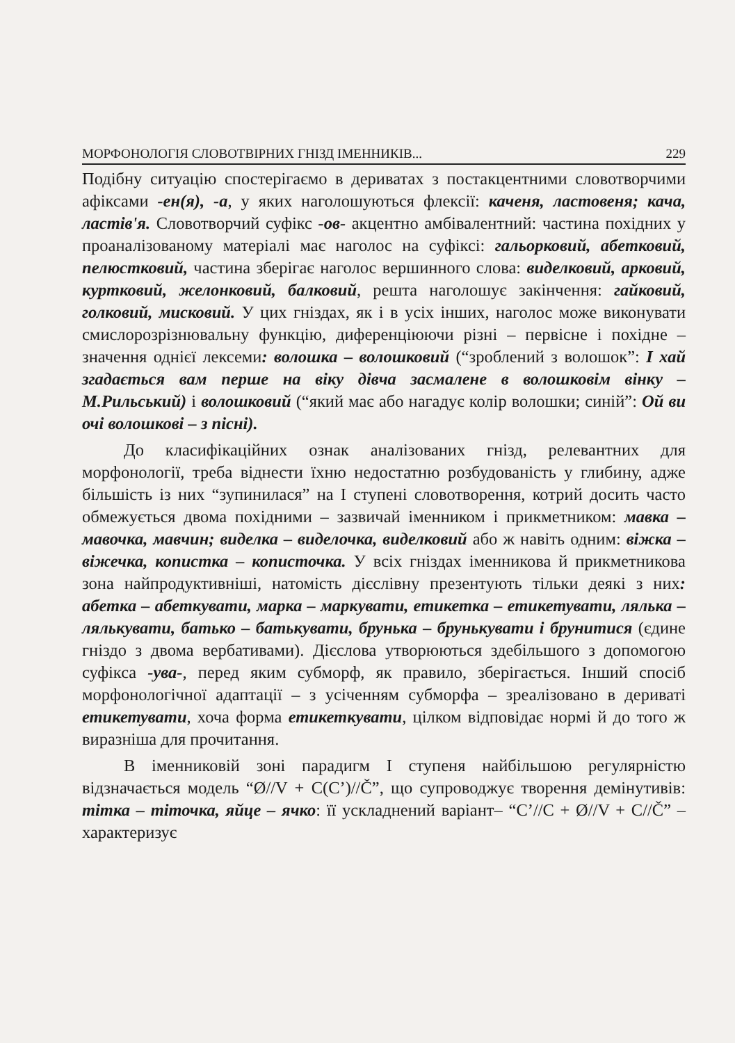МОРФОНОЛОГІЯ СЛОВОТВІРНИХ ГНІЗД ІМЕННИКІВ... 229
Подібну ситуацію спостерігаємо в дериватах з постакцентними словотворчими афіксами -ен(я), -а, у яких наголошуються флексії: каченя, ластовеня; кача, ластів'я. Словотворчий суфікс -ов- акцентно амбівалентний: частина похідних у проаналізованому матеріалі має наголос на суфіксі: гальорковий, абетковий, пелюстковий, частина зберігає наголос вершинного слова: виделковий, арковий, куртковий, желонковий, балковий, решта наголошує закінчення: гайковий, голковий, мисковий. У цих гніздах, як і в усіх інших, наголос може виконувати смислорозрізнювальну функцію, диференціюючи різні – первісне і похідне – значення однієї лексеми: волошка – волошковий (“зроблений з волошок”: І хай згадається вам перше на віку дівча засмалене в волошковім вінку – М.Рильський) і волошковий (“який має або нагадує колір волошки; синій”: Ой ви очі волошкові – з пісні).
До класифікаційних ознак аналізованих гнізд, релевантних для морфонології, треба віднести їхню недостатню розбудованість у глибину, адже більшість із них “зупинилася” на І ступені словотворення, котрий досить часто обмежується двома похідними – зазвичай іменником і прикметником: мавка – мавочка, мавчин; виделка – виделочка, виделковий або ж навіть одним: віжка – віжечка, копистка – кописточка. У всіх гніздах іменникова й прикметникова зона найпродуктивніші, натомість дієслівну презентують тільки деякі з них: абетка – абеткувати, марка – маркувати, етикетка – етикетувати, лялька – лялькувати, батько – батькувати, брунька – брунькувати і брунитися (єдине гніздо з двома вербативами). Дієслова утворюються здебільшого з допомогою суфікса -ува-, перед яким субморф, як правило, зберігається. Інший спосіб морфонологічної адаптації – з усіченням субморфа – зреалізовано в дериваті етикетувати, хоча форма етикеткувати, цілком відповідає нормі й до того ж виразніша для прочитання.
В іменниковій зоні парадигм І ступеня найбільшою регулярністю відзначається модель “Ø//V + C(C’)//Č”, що супроводжує творення демінутивів: тітка – тіточка, яйце – ячко: її ускладнений варіант– “C’//C + Ø//V + C//Č” – характеризує